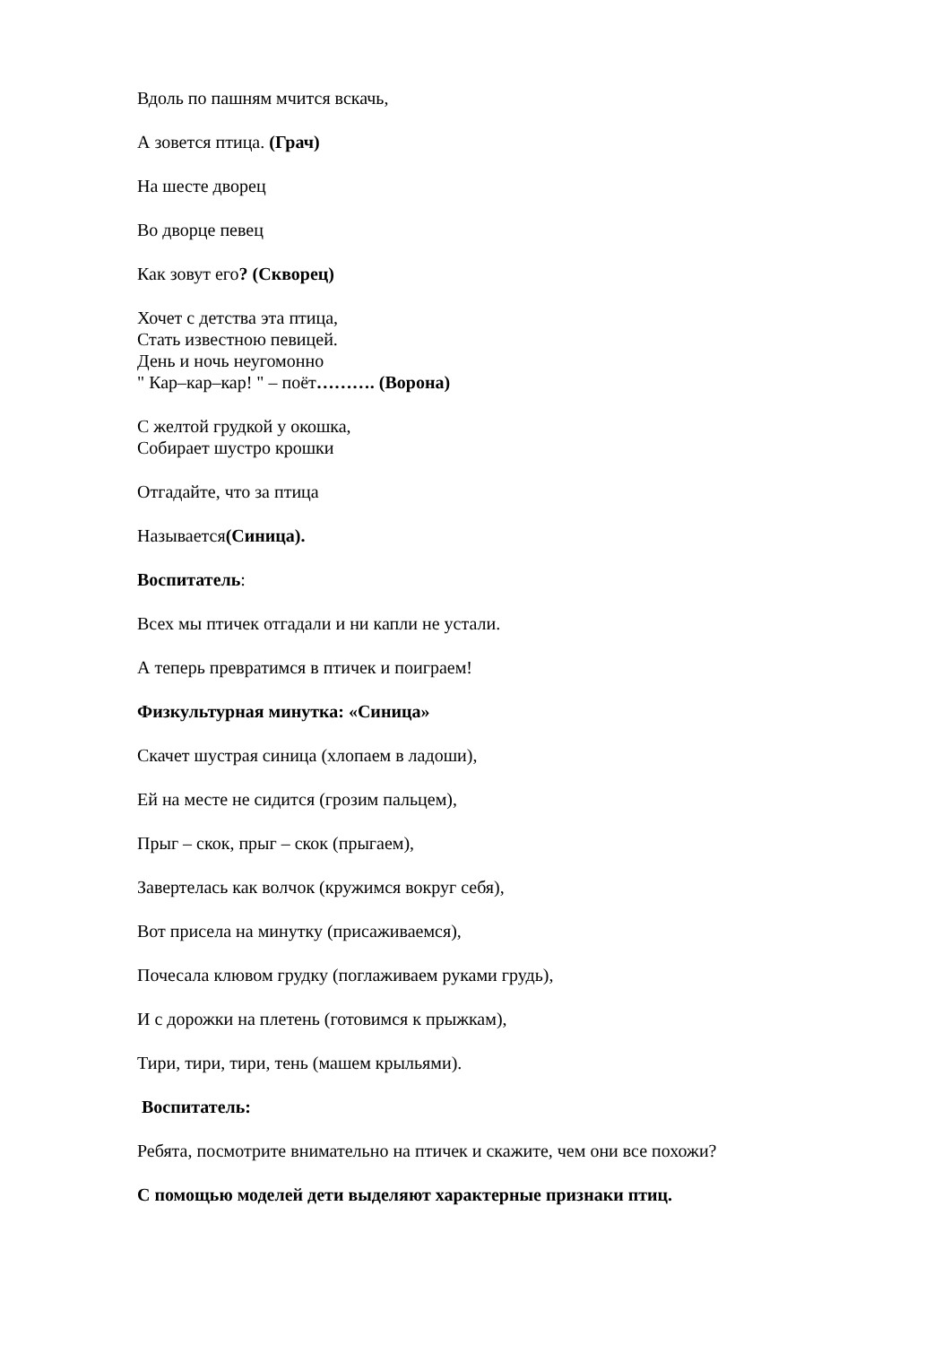Вдоль по пашням мчится вскачь,
А зовется птица. (Грач)
На шесте дворец
Во дворце певец
Как зовут его? (Скворец)
Хочет с детства эта птица,
Стать известною певицей.
День и ночь неугомонно
" Кар–кар–кар! " – поёт………. (Ворона)
С желтой грудкой у окошка,
Собирает шустро крошки
Отгадайте, что за птица
Называется(Синица).
Воспитатель:
Всех мы птичек отгадали и ни капли не устали.
А теперь превратимся в птичек и поиграем!
Физкультурная минутка: «Синица»
Скачет шустрая синица (хлопаем в ладоши),
Ей на месте не сидится (грозим пальцем),
Прыг – скок, прыг – скок (прыгаем),
Завертелась как волчок (кружимся вокруг себя),
Вот присела на минутку (присаживаемся),
Почесала клювом грудку (поглаживаем руками грудь),
И с дорожки на плетень (готовимся к прыжкам),
Тири, тири, тири, тень (машем крыльями).
Воспитатель:
Ребята, посмотрите внимательно на птичек и скажите, чем они все похожи?
С помощью моделей дети выделяют характерные признаки птиц.